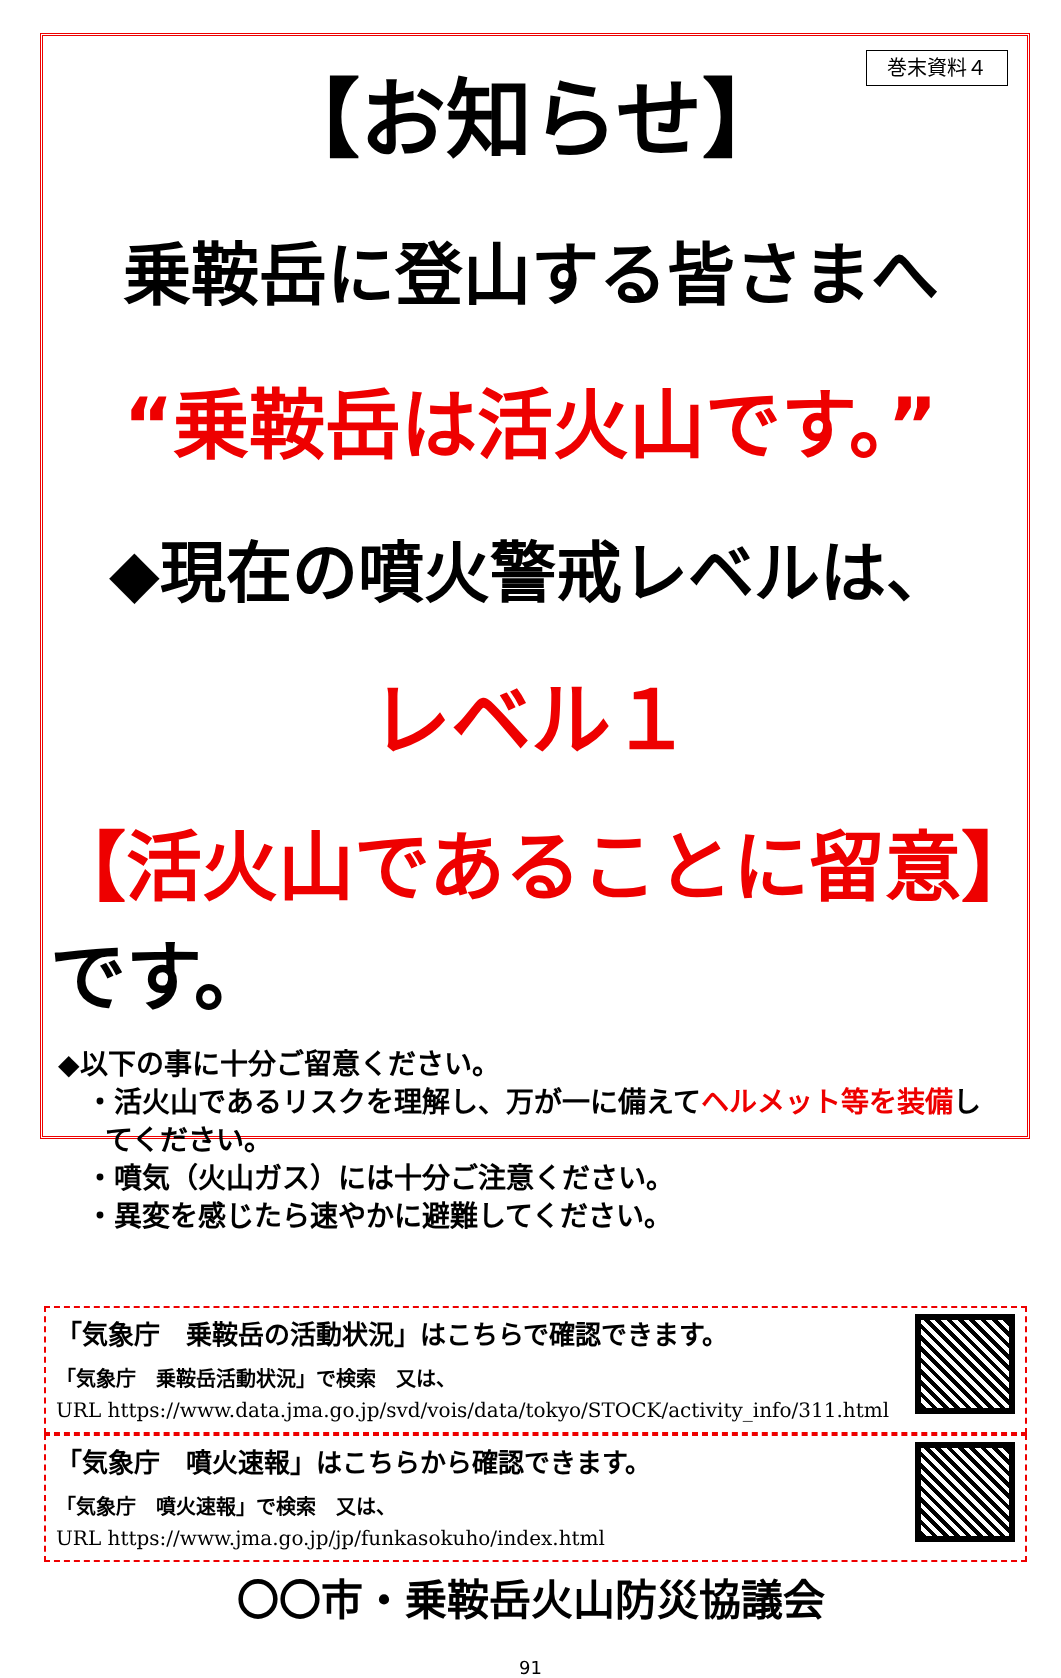巻末資料４
【お知らせ】
乗鞍岳に登山する皆さまへ
“乗鞍岳は活火山です。”
◆現在の噴火警戒レベルは、
レベル１
【活火山であることに留意】です。
◆以下の事に十分ご留意ください。
・活火山であるリスクを理解し、万が一に備えてヘルメット等を装備し
てください。
・噴気（火山ガス）には十分ご注意ください。
・異変を感じたら速やかに避難してください。
「気象庁　乗鞍岳の活動状況」はこちらで確認できます。
「気象庁　乗鞍岳活動状況」で検索　又は、
URL https://www.data.jma.go.jp/svd/vois/data/tokyo/STOCK/activity_info/311.html
「気象庁　噴火速報」はこちらから確認できます。
「気象庁　噴火速報」で検索　又は、
URL https://www.jma.go.jp/jp/funkasokuho/index.html
〇〇市・乗鞍岳火山防災協議会
91